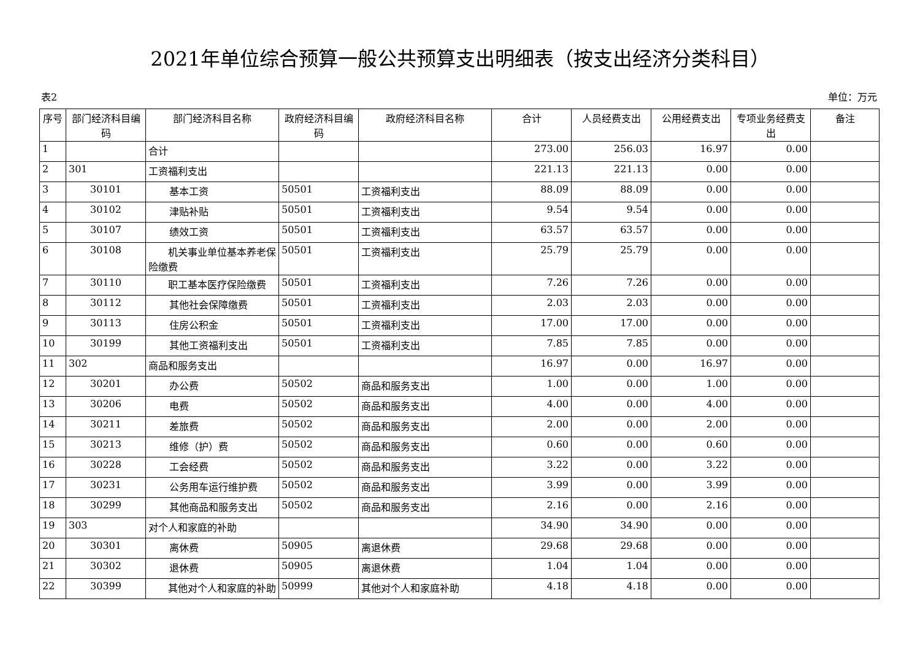2021年单位综合预算一般公共预算支出明细表（按支出经济分类科目）
表2 单位：万元
| 序号 | 部门经济科目编码 | 部门经济科目名称 | 政府经济科目编码 | 政府经济科目名称 | 合计 | 人员经费支出 | 公用经费支出 | 专项业务经费支出 | 备注 |
| --- | --- | --- | --- | --- | --- | --- | --- | --- | --- |
| 1 | | 合计 | | | 273.00 | 256.03 | 16.97 | 0.00 | |
| 2 | 301 | 工资福利支出 | | | 221.13 | 221.13 | 0.00 | 0.00 | |
| 3 | 30101 | 基本工资 | 50501 | 工资福利支出 | 88.09 | 88.09 | 0.00 | 0.00 | |
| 4 | 30102 | 津贴补贴 | 50501 | 工资福利支出 | 9.54 | 9.54 | 0.00 | 0.00 | |
| 5 | 30107 | 绩效工资 | 50501 | 工资福利支出 | 63.57 | 63.57 | 0.00 | 0.00 | |
| 6 | 30108 | 机关事业单位基本养老保险缴费 | 50501 | 工资福利支出 | 25.79 | 25.79 | 0.00 | 0.00 | |
| 7 | 30110 | 职工基本医疗保险缴费 | 50501 | 工资福利支出 | 7.26 | 7.26 | 0.00 | 0.00 | |
| 8 | 30112 | 其他社会保障缴费 | 50501 | 工资福利支出 | 2.03 | 2.03 | 0.00 | 0.00 | |
| 9 | 30113 | 住房公积金 | 50501 | 工资福利支出 | 17.00 | 17.00 | 0.00 | 0.00 | |
| 10 | 30199 | 其他工资福利支出 | 50501 | 工资福利支出 | 7.85 | 7.85 | 0.00 | 0.00 | |
| 11 | 302 | 商品和服务支出 | | | 16.97 | 0.00 | 16.97 | 0.00 | |
| 12 | 30201 | 办公费 | 50502 | 商品和服务支出 | 1.00 | 0.00 | 1.00 | 0.00 | |
| 13 | 30206 | 电费 | 50502 | 商品和服务支出 | 4.00 | 0.00 | 4.00 | 0.00 | |
| 14 | 30211 | 差旅费 | 50502 | 商品和服务支出 | 2.00 | 0.00 | 2.00 | 0.00 | |
| 15 | 30213 | 维修（护）费 | 50502 | 商品和服务支出 | 0.60 | 0.00 | 0.60 | 0.00 | |
| 16 | 30228 | 工会经费 | 50502 | 商品和服务支出 | 3.22 | 0.00 | 3.22 | 0.00 | |
| 17 | 30231 | 公务用车运行维护费 | 50502 | 商品和服务支出 | 3.99 | 0.00 | 3.99 | 0.00 | |
| 18 | 30299 | 其他商品和服务支出 | 50502 | 商品和服务支出 | 2.16 | 0.00 | 2.16 | 0.00 | |
| 19 | 303 | 对个人和家庭的补助 | | | 34.90 | 34.90 | 0.00 | 0.00 | |
| 20 | 30301 | 离休费 | 50905 | 离退休费 | 29.68 | 29.68 | 0.00 | 0.00 | |
| 21 | 30302 | 退休费 | 50905 | 离退休费 | 1.04 | 1.04 | 0.00 | 0.00 | |
| 22 | 30399 | 其他对个人和家庭的补助 | 50999 | 其他对个人和家庭补助 | 4.18 | 4.18 | 0.00 | 0.00 | |